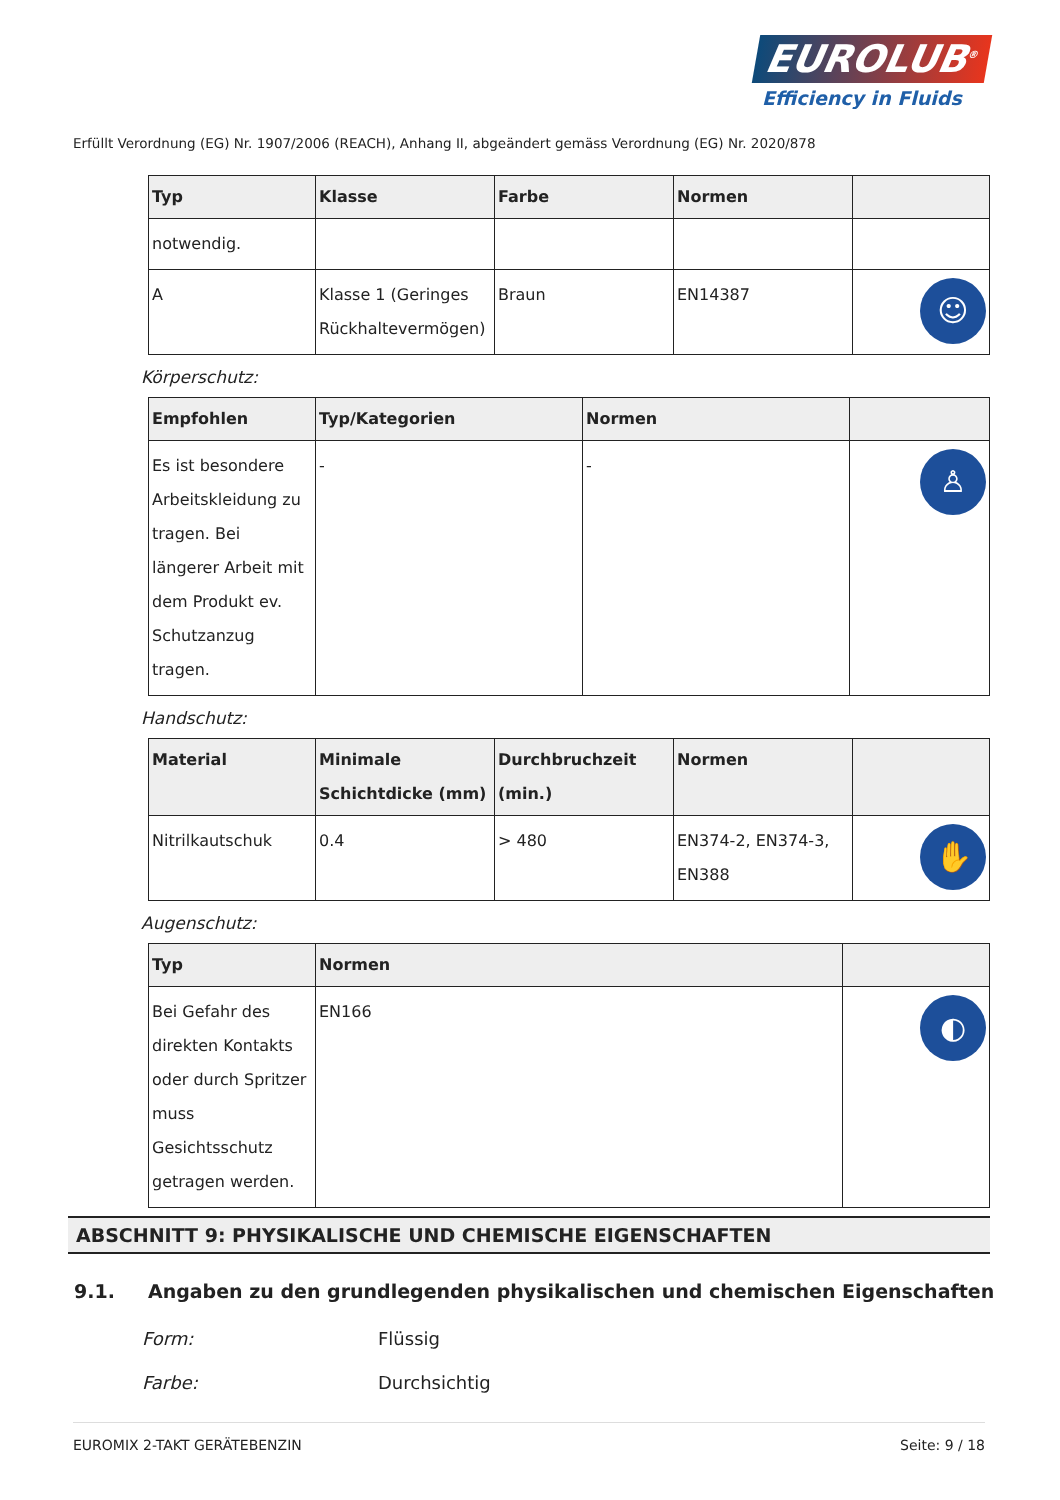EUROLUB<sup>®</sup>
Efficiency in Fluids
Erfüllt Verordnung (EG) Nr. 1907/2006 (REACH), Anhang II, abgeändert gemäss Verordnung (EG) Nr. 2020/878
| Typ | Klasse | Farbe | Normen | |
| --- | --- | --- | --- | --- |
| notwendig. | | | | |
| A | Klasse 1 (Geringes Rückhaltevermögen) | Braun | EN14387 | ☺ |
Körperschutz:
| Empfohlen | Typ/Kategorien | Normen | |
| --- | --- | --- | --- |
| Es ist besondere Arbeitskleidung zu tragen. Bei längerer Arbeit mit dem Produkt ev. Schutzanzug tragen. | - | - | ♙ |
Handschutz:
| Material | Minimale Schichtdicke (mm) | Durchbruchzeit (min.) | Normen | |
| --- | --- | --- | --- | --- |
| Nitrilkautschuk | 0.4 | > 480 | EN374-2, EN374-3, EN388 | ✋ |
Augenschutz:
| Typ | Normen | |
| --- | --- | --- |
| Bei Gefahr des direkten Kontakts oder durch Spritzer muss Gesichtsschutz getragen werden. | EN166 | ◐ |
ABSCHNITT 9: PHYSIKALISCHE UND CHEMISCHE EIGENSCHAFTEN
9.1. Angaben zu den grundlegenden physikalischen und chemischen Eigenschaften
Form: Flüssig
Farbe: Durchsichtig
EUROMIX 2-TAKT GERÄTEBENZIN Seite: 9 / 18